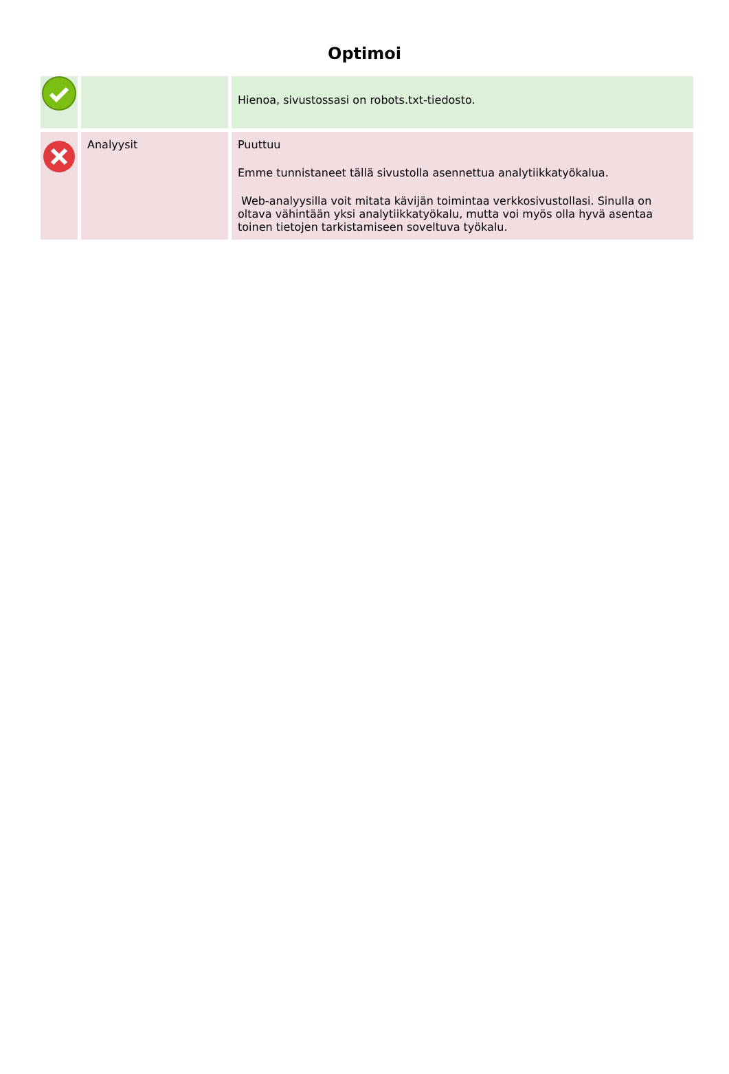Optimoi
| | | Hienoa, sivustossasi on robots.txt-tiedosto. |
| | Analyysit | Puuttuu Emme tunnistaneet tällä sivustolla asennettua analytiikkatyökalua. Web-analyysilla voit mitata kävijän toimintaa verkkosivustollasi. Sinulla on oltava vähintään yksi analytiikkatyökalu, mutta voi myös olla hyvä asentaa toinen tietojen tarkistamiseen soveltuva työkalu. |